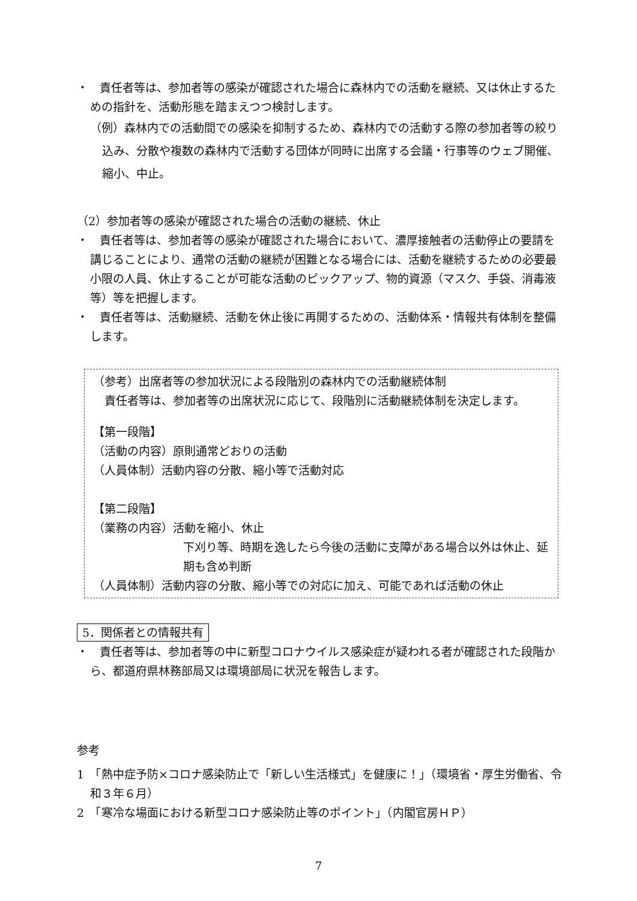・　責任者等は、参加者等の感染が確認された場合に森林内での活動を継続、又は休止するための指針を、活動形態を踏まえつつ検討します。
（例）森林内での活動間での感染を抑制するため、森林内での活動する際の参加者等の絞り込み、分散や複数の森林内で活動する団体が同時に出席する会議・行事等のウェブ開催、縮小、中止。
（2）参加者等の感染が確認された場合の活動の継続、休止
・　責任者等は、参加者等の感染が確認された場合において、濃厚接触者の活動停止の要請を講じることにより、通常の活動の継続が困難となる場合には、活動を継続するための必要最小限の人員、休止することが可能な活動のピックアップ、物的資源（マスク、手袋、消毒液等）等を把握します。
・　責任者等は、活動継続、活動を休止後に再開するための、活動体系・情報共有体制を整備します。
（参考）出席者等の参加状況による段階別の森林内での活動継続体制
　責任者等は、参加者等の出席状況に応じて、段階別に活動継続体制を決定します。
【第一段階】
（活動の内容）原則通常どおりの活動
（人員体制）活動内容の分散、縮小等で活動対応
【第二段階】
（業務の内容）活動を縮小、休止
下刈り等、時期を逸したら今後の活動に支障がある場合以外は休止、延期も含め判断
（人員体制）活動内容の分散、縮小等での対応に加え、可能であれば活動の休止
5．関係者との情報共有
・　責任者等は、参加者等の中に新型コロナウイルス感染症が疑われる者が確認された段階から、都道府県林務部局又は環境部局に状況を報告します。
参考
1　「熱中症予防×コロナ感染防止で「新しい生活様式」を健康に！」（環境省・厚生労働省、令和３年６月）
2　「寒冷な場面における新型コロナ感染防止等のポイント」（内閣官房ＨＰ）
7